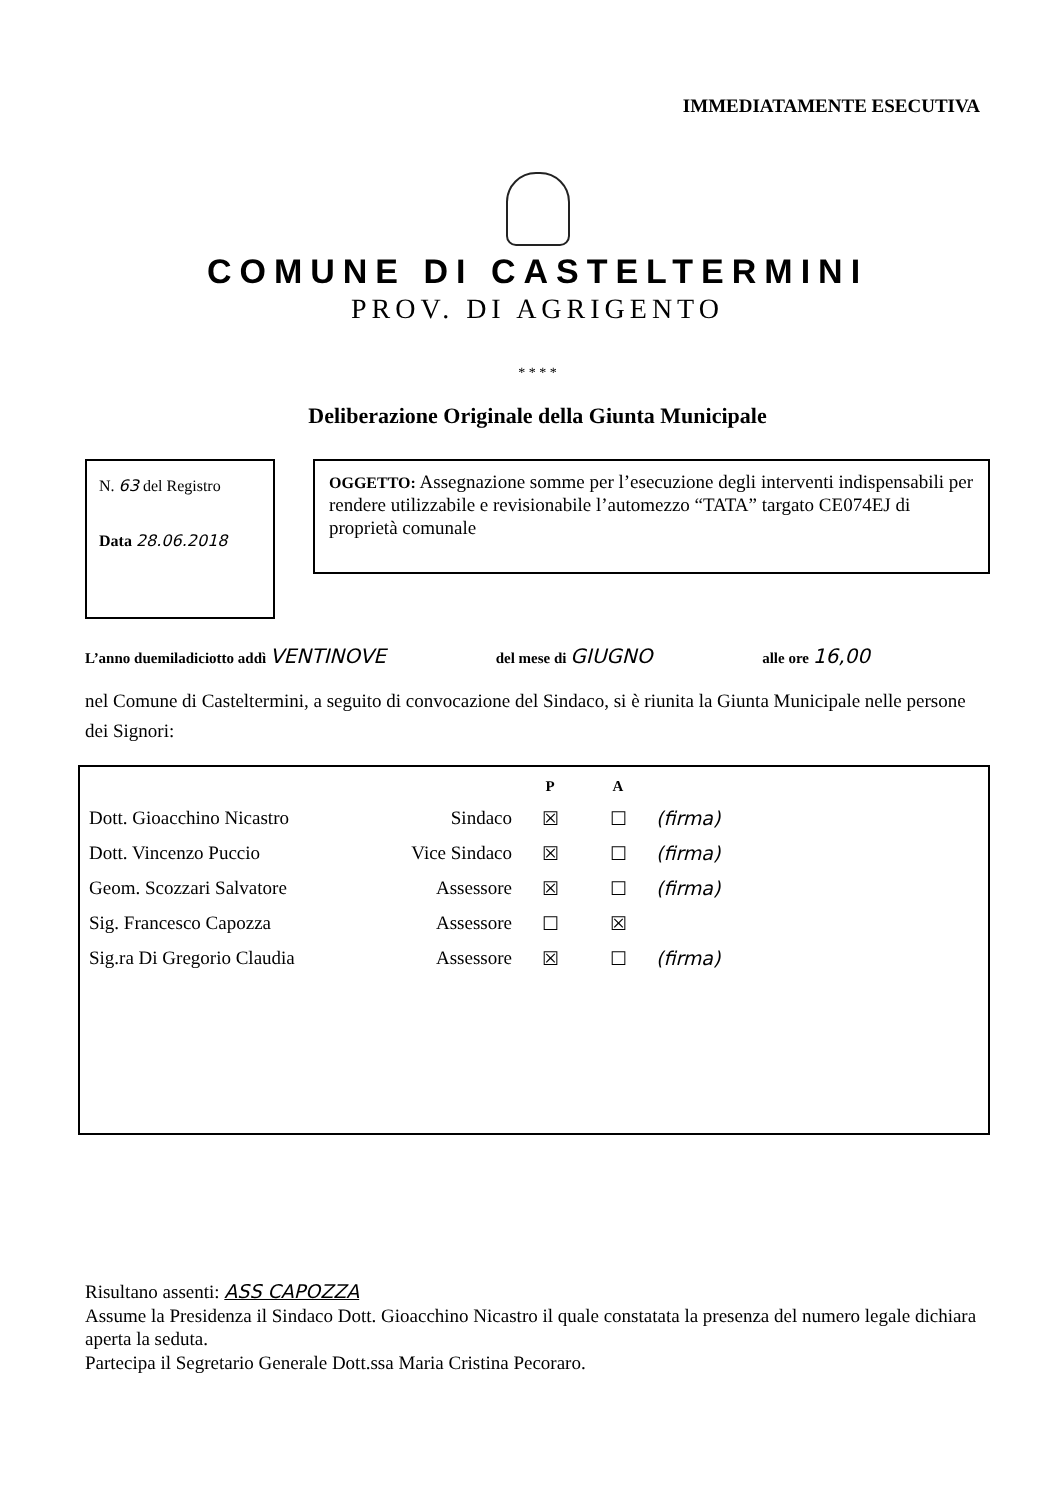IMMEDIATAMENTE ESECUTIVA
COMUNE DI CASTELTERMINI
PROV. DI AGRIGENTO
* * * *
Deliberazione Originale della Giunta Municipale
N. 63 del Registro
Data 28.06.2018
OGGETTO: Assegnazione somme per l’esecuzione degli interventi indispensabili per rendere utilizzabile e revisionabile l’automezzo “TATA” targato CE074EJ di proprietà comunale
L’anno duemiladiciotto addì VENTINOVE del mese di GIUGNO alle ore 16,00
nel Comune di Casteltermini, a seguito di convocazione del Sindaco, si è riunita la Giunta Municipale nelle persone dei Signori:
| | | P | A | |
| --- | --- | --- | --- | --- |
| Dott. Gioacchino Nicastro | Sindaco | ☒ | ☐ | (firma) |
| Dott. Vincenzo Puccio | Vice Sindaco | ☒ | ☐ | (firma) |
| Geom. Scozzari Salvatore | Assessore | ☒ | ☐ | (firma) |
| Sig. Francesco Capozza | Assessore | ☐ | ☒ | |
| Sig.ra Di Gregorio Claudia | Assessore | ☒ | ☐ | (firma) |
Risultano assenti: ASS CAPOZZA
Assume la Presidenza il Sindaco Dott. Gioacchino Nicastro il quale constatata la presenza del numero legale dichiara aperta la seduta.
Partecipa il Segretario Generale Dott.ssa Maria Cristina Pecoraro.